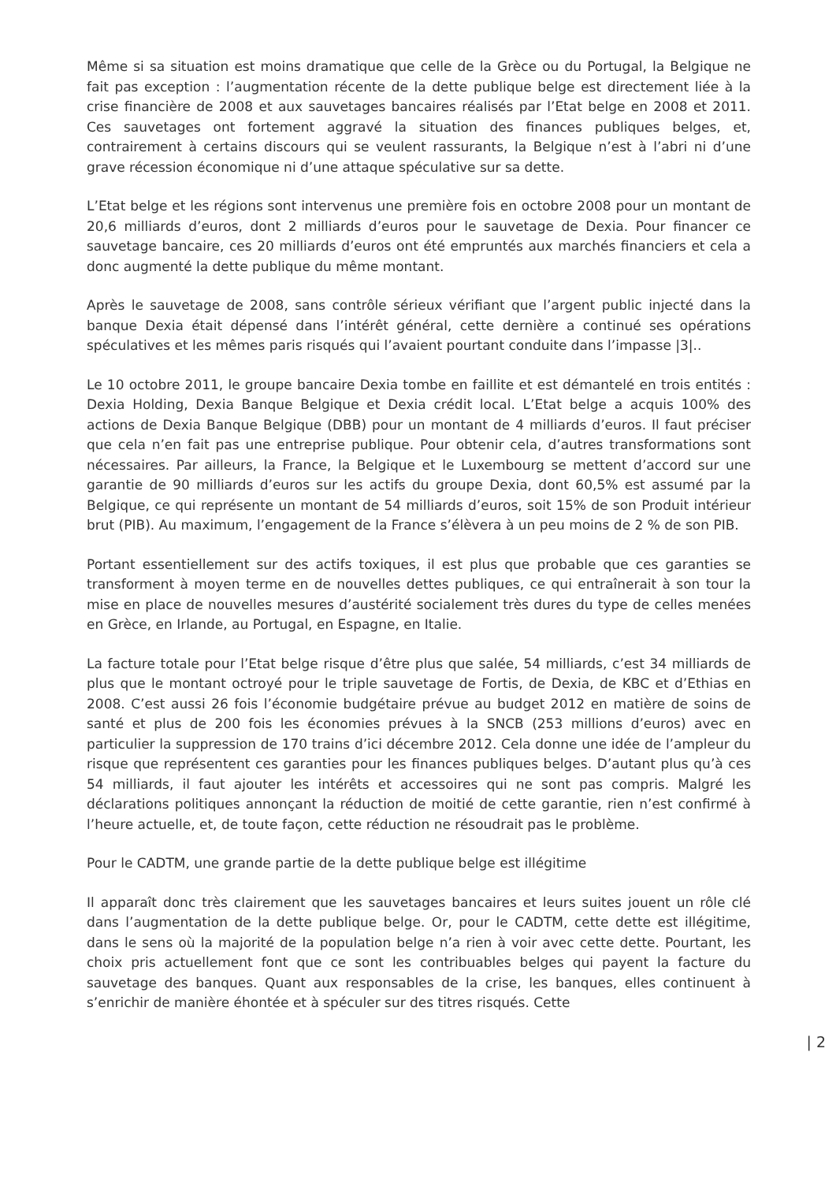Même si sa situation est moins dramatique que celle de la Grèce ou du Portugal, la Belgique ne fait pas exception : l’augmentation récente de la dette publique belge est directement liée à la crise financière de 2008 et aux sauvetages bancaires réalisés par l’Etat belge en 2008 et 2011. Ces sauvetages ont fortement aggravé la situation des finances publiques belges, et, contrairement à certains discours qui se veulent rassurants, la Belgique n’est à l’abri ni d’une grave récession économique ni d’une attaque spéculative sur sa dette.
L’Etat belge et les régions sont intervenus une première fois en octobre 2008 pour un montant de 20,6 milliards d’euros, dont 2 milliards d’euros pour le sauvetage de Dexia. Pour financer ce sauvetage bancaire, ces 20 milliards d’euros ont été empruntés aux marchés financiers et cela a donc augmenté la dette publique du même montant.
Après le sauvetage de 2008, sans contrôle sérieux vérifiant que l’argent public injecté dans la banque Dexia était dépensé dans l’intérêt général, cette dernière a continué ses opérations spéculatives et les mêmes paris risqués qui l’avaient pourtant conduite dans l’impasse |3|..
Le 10 octobre 2011, le groupe bancaire Dexia tombe en faillite et est démantelé en trois entités : Dexia Holding, Dexia Banque Belgique et Dexia crédit local. L’Etat belge a acquis 100% des actions de Dexia Banque Belgique (DBB) pour un montant de 4 milliards d’euros. Il faut préciser que cela n’en fait pas une entreprise publique. Pour obtenir cela, d’autres transformations sont nécessaires. Par ailleurs, la France, la Belgique et le Luxembourg se mettent d’accord sur une garantie de 90 milliards d’euros sur les actifs du groupe Dexia, dont 60,5% est assumé par la Belgique, ce qui représente un montant de 54 milliards d’euros, soit 15% de son Produit intérieur brut (PIB). Au maximum, l’engagement de la France s’élèvera à un peu moins de 2 % de son PIB.
Portant essentiellement sur des actifs toxiques, il est plus que probable que ces garanties se transforment à moyen terme en de nouvelles dettes publiques, ce qui entraînerait à son tour la mise en place de nouvelles mesures d’austérité socialement très dures du type de celles menées en Grèce, en Irlande, au Portugal, en Espagne, en Italie.
La facture totale pour l’Etat belge risque d’être plus que salée, 54 milliards, c’est 34 milliards de plus que le montant octroyé pour le triple sauvetage de Fortis, de Dexia, de KBC et d’Ethias en 2008. C’est aussi 26 fois l’économie budgétaire prévue au budget 2012 en matière de soins de santé et plus de 200 fois les économies prévues à la SNCB (253 millions d’euros) avec en particulier la suppression de 170 trains d’ici décembre 2012. Cela donne une idée de l’ampleur du risque que représentent ces garanties pour les finances publiques belges. D’autant plus qu’à ces 54 milliards, il faut ajouter les intérêts et accessoires qui ne sont pas compris. Malgré les déclarations politiques annonçant la réduction de moitié de cette garantie, rien n’est confirmé à l’heure actuelle, et, de toute façon, cette réduction ne résoudrait pas le problème.
Pour le CADTM, une grande partie de la dette publique belge est illégitime
Il apparaît donc très clairement que les sauvetages bancaires et leurs suites jouent un rôle clé dans l’augmentation de la dette publique belge. Or, pour le CADTM, cette dette est illégitime, dans le sens où la majorité de la population belge n’a rien à voir avec cette dette. Pourtant, les choix pris actuellement font que ce sont les contribuables belges qui payent la facture du sauvetage des banques. Quant aux responsables de la crise, les banques, elles continuent à s’enrichir de manière éhontée et à spéculer sur des titres risqués. Cette
| 2